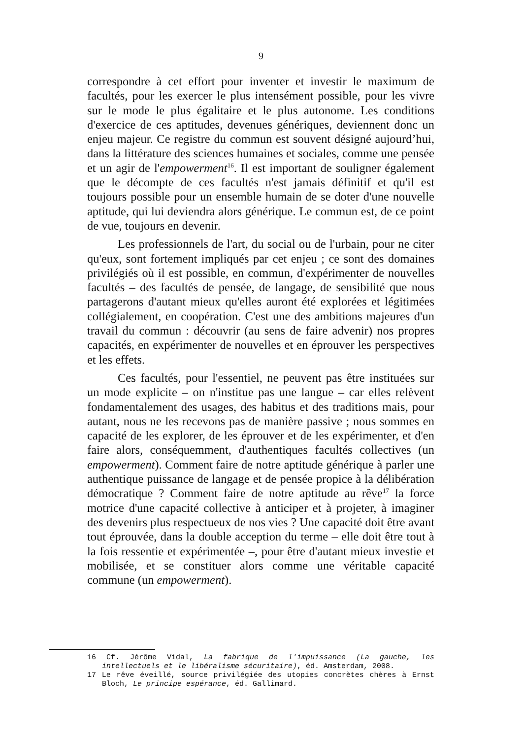9
correspondre à cet effort pour inventer et investir le maximum de facultés, pour les exercer le plus intensément possible, pour les vivre sur le mode le plus égalitaire et le plus autonome. Les conditions d'exercice de ces aptitudes, devenues génériques, deviennent donc un enjeu majeur. Ce registre du commun est souvent désigné aujourd’hui, dans la littérature des sciences humaines et sociales, comme une pensée et un agir de l'empowerment<sup>16</sup>. Il est important de souligner également que le décompte de ces facultés n'est jamais définitif et qu'il est toujours possible pour un ensemble humain de se doter d'une nouvelle aptitude, qui lui deviendra alors générique. Le commun est, de ce point de vue, toujours en devenir.
Les professionnels de l'art, du social ou de l'urbain, pour ne citer qu'eux, sont fortement impliqués par cet enjeu ; ce sont des domaines privilégiés où il est possible, en commun, d'expérimenter de nouvelles facultés – des facultés de pensée, de langage, de sensibilité que nous partagerons d'autant mieux qu'elles auront été explorées et légitimées collégialement, en coopération. C'est une des ambitions majeures d'un travail du commun : découvrir (au sens de faire advenir) nos propres capacités, en expérimenter de nouvelles et en éprouver les perspectives et les effets.
Ces facultés, pour l'essentiel, ne peuvent pas être instituées sur un mode explicite – on n'institue pas une langue – car elles relèvent fondamentalement des usages, des habitus et des traditions mais, pour autant, nous ne les recevons pas de manière passive ; nous sommes en capacité de les explorer, de les éprouver et de les expérimenter, et d'en faire alors, conséquemment, d'authentiques facultés collectives (un empowerment). Comment faire de notre aptitude générique à parler une authentique puissance de langage et de pensée propice à la délibération démocratique ? Comment faire de notre aptitude au rêve<sup>17</sup> la force motrice d'une capacité collective à anticiper et à projeter, à imaginer des devenirs plus respectueux de nos vies ? Une capacité doit être avant tout éprouvée, dans la double acception du terme – elle doit être tout à la fois ressentie et expérimentée –, pour être d'autant mieux investie et mobilisée, et se constituer alors comme une véritable capacité commune (un empowerment).
16 Cf. Jérôme Vidal, La fabrique de l'impuissance (La gauche, les intellectuels et le libéralisme sécuritaire), éd. Amsterdam, 2008.
17 Le rêve éveillé, source privilégiée des utopies concrètes chères à Ernst Bloch, Le principe espérance, éd. Gallimard.